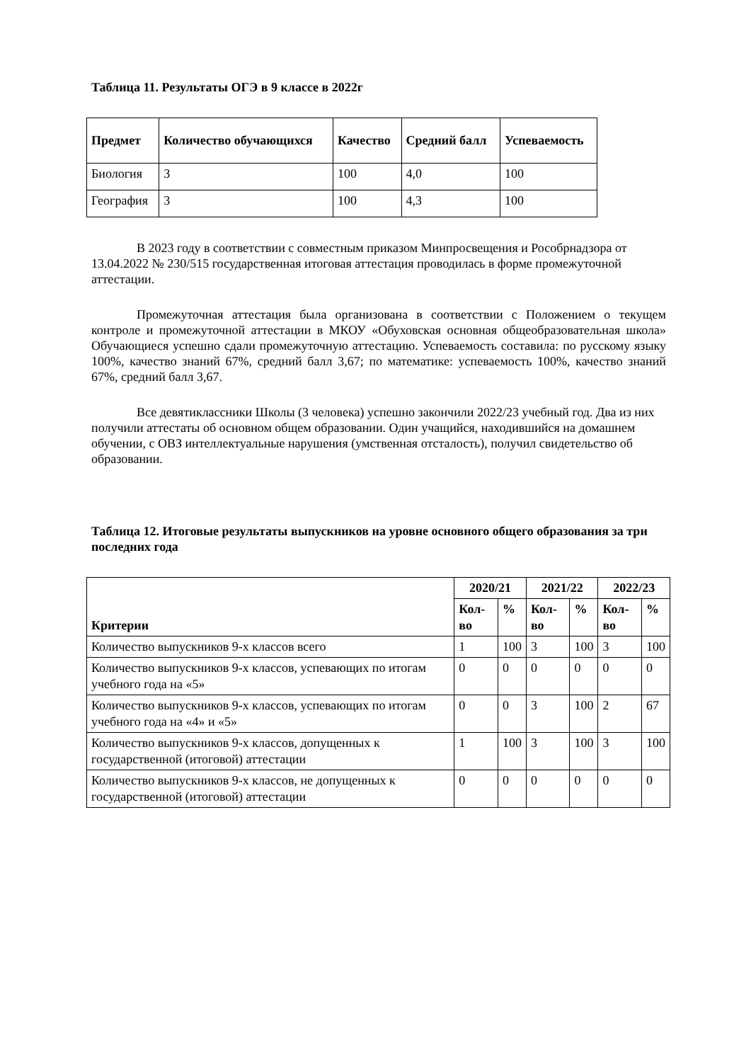Таблица 11. Результаты ОГЭ в 9 классе в 2022г
| Предмет | Количество обучающихся | Качество | Средний балл | Успеваемость |
| --- | --- | --- | --- | --- |
| Биология | 3 | 100 | 4,0 | 100 |
| География | 3 | 100 | 4,3 | 100 |
В 2023 году в соответствии с совместным приказом Минпросвещения и Рособрнадзора от 13.04.2022 № 230/515 государственная итоговая аттестация проводилась в форме промежуточной аттестации.
Промежуточная аттестация была организована в соответствии с Положением о текущем контроле и промежуточной аттестации в МКОУ «Обуховская основная общеобразовательная школа» Обучающиеся успешно сдали промежуточную аттестацию. Успеваемость составила: по русскому языку 100%, качество знаний 67%, средний балл 3,67; по математике: успеваемость 100%, качество знаний 67%, средний балл 3,67.
Все девятиклассники Школы (3 человека) успешно закончили 2022/23 учебный год. Два из них получили аттестаты об основном общем образовании. Один учащийся, находившийся на домашнем обучении, с ОВЗ интеллектуальные нарушения (умственная отсталость), получил свидетельство об образовании.
Таблица 12. Итоговые результаты выпускников на уровне основного общего образования за три последних года
| Критерии | 2020/21 | | 2021/22 | | 2022/23 | |
| --- | --- | --- | --- | --- | --- | --- |
| | Кол-во | % | Кол-во | % | Кол-во | % |
| Количество выпускников 9-х классов всего | 1 | 100 | 3 | 100 | 3 | 100 |
| Количество выпускников 9-х классов, успевающих по итогам учебного года на «5» | 0 | 0 | 0 | 0 | 0 | 0 |
| Количество выпускников 9-х классов, успевающих по итогам учебного года на «4» и «5» | 0 | 0 | 3 | 100 | 2 | 67 |
| Количество выпускников 9-х классов, допущенных к государственной (итоговой) аттестации | 1 | 100 | 3 | 100 | 3 | 100 |
| Количество выпускников 9-х классов, не допущенных к государственной (итоговой) аттестации | 0 | 0 | 0 | 0 | 0 | 0 |